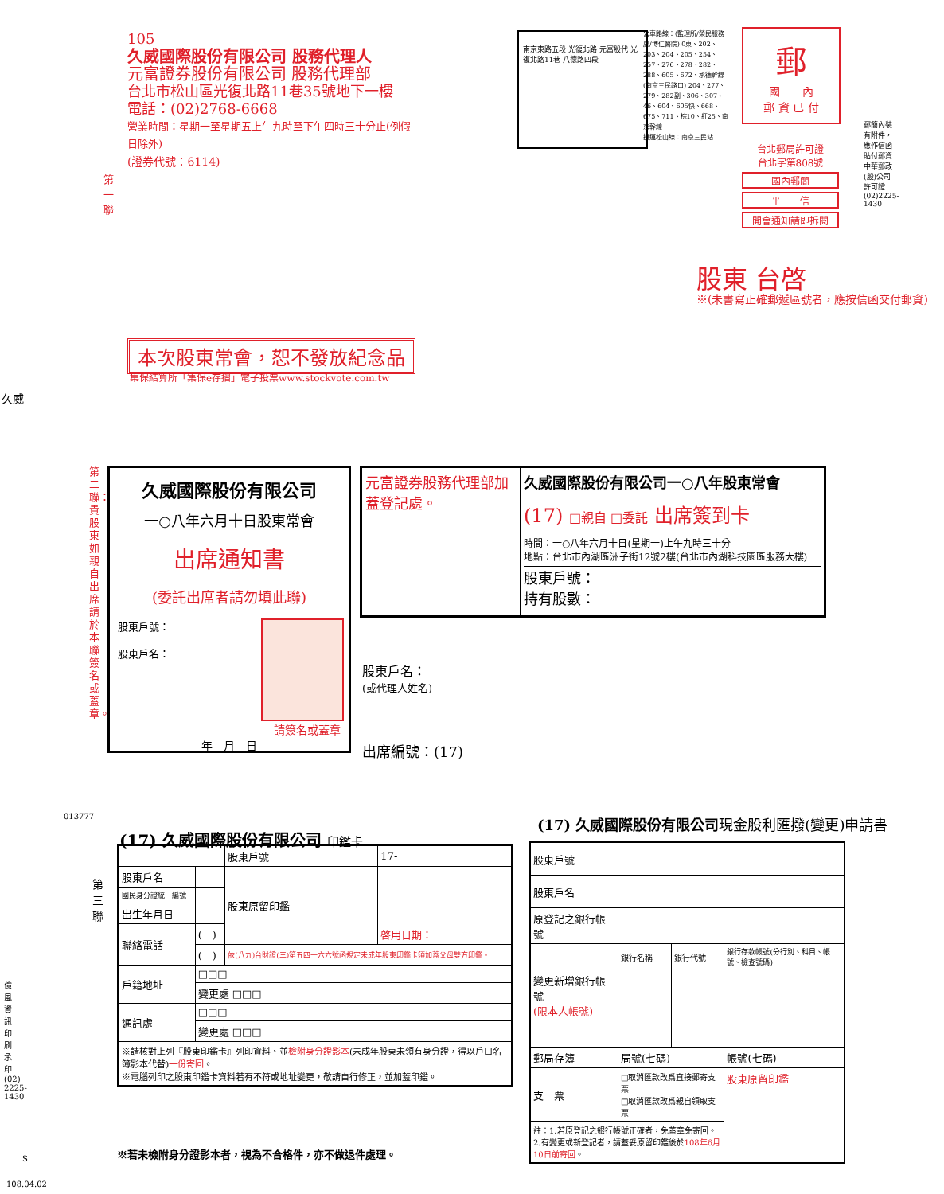105
久威國際股份有限公司 股務代理人
元富證券股份有限公司 股務代理部
台北市松山區光復北路11巷35號地下一樓
電話：(02)2768-6668
營業時間：星期一至星期五上午九時至下午四時三十分止(例假日除外)
(證券代號：6114)
南京東路五段 光復北路 元富股代 光復北路11巷 八德路四段
公車路線：(監理所/榮民服務處/博仁醫院) 0東、202、203、204、205、254、257、276、278、282、288、605、672、承德幹線 (南京三民路口) 204、277、279、282副、306、307、46、604、605快、668、675、711、棕10、紅25、南京幹線
捷運松山線：南京三民站
郵
國　　內
郵 資 已 付
台北郵局許可證
台北字第808號
國內郵簡
平　　信
開會通知請即拆閱
股東 台啓
※(未書寫正確郵遞區號者，應按信函交付郵資)
第一聯
郵簡內裝有附件，應作信函貼付郵資 中華郵政(股)公司許可證 (02)2225-1430
本次股東常會，恕不發放紀念品
集保結算所「集保e存摺」電子投票www.stockvote.com.tw
久威
第二聯：貴股東如親自出席請於本聯簽名或蓋章。
久威國際股份有限公司
一○八年六月十日股東常會
出席通知書
(委託出席者請勿填此聯)
股東戶號：
股東戶名：
請簽名或蓋章
年　月　日
元富證券股務代理部加蓋登記處。
久威國際股份有限公司一○八年股東常會
(17) □親自 □委託 出席簽到卡
時間：一○八年六月十日(星期一)上午九時三十分
地點：台北市內湖區洲子街12號2樓(台北市內湖科技園區服務大樓)
股東戶號：
持有股數：
股東戶名：
(或代理人姓名)
出席編號：(17)
013777
第三聯
(17) 久威國際股份有限公司 印鑑卡
| | | 股東戶號 | 17- |
| 股東戶名 | | 股東原留印鑑 | 啓用日期： |
| 國民身分證統一編號 | | | |
| 出生年月日 | | | |
| 聯絡電話 | ( ) | | |
| | ( ) | 依(八九)台財證(三)第五四一六六號函規定未成年股東印鑑卡須加蓋父母雙方印鑑。 | |
| 戶籍地址 | □□□ | | |
| | 變更處 □□□ | | |
| 通訊處 | □□□ | | |
| | 變更處 □□□ | | |
| ※請核對上列『股東印鑑卡』列印資料、並 檢附身分證影本 (未成年股東未領有身分證，得以戶口名簿影本代替) 一份寄回 。 ※電腦列印之股東印鑑卡資料若有不符或地址變更，敬請自行修正，並加蓋印鑑。 | | | |
※若未檢附身分證影本者，視為不合格件，亦不做退件處理。
(17) 久威國際股份有限公司現金股利匯撥(變更)申請書
| 股東戶號 | | | |
| 股東戶名 | | | |
| 原登記之銀行帳號 | | | |
| 變更新增銀行帳號 (限本人帳號) | 銀行名稱 | 銀行代號 | 銀行存款帳號(分行別、科目、帳號、檢查號碼) |
| 郵局存簿 | 局號(七碼) | | 帳號(七碼) |
| 支 票 | □取消匯款改爲直接郵寄支票 □取消匯款改爲親自領取支票 | | 股東原留印鑑 |
| 註：1.若原登記之銀行帳號正確者，免蓋章免寄回。 2.有變更或新登記者，請蓋妥原留印鑑後於 108年6月10日前寄回 。 | | | |
億風資訊印刷承印 (02) 2225-1430
S
108.04.02